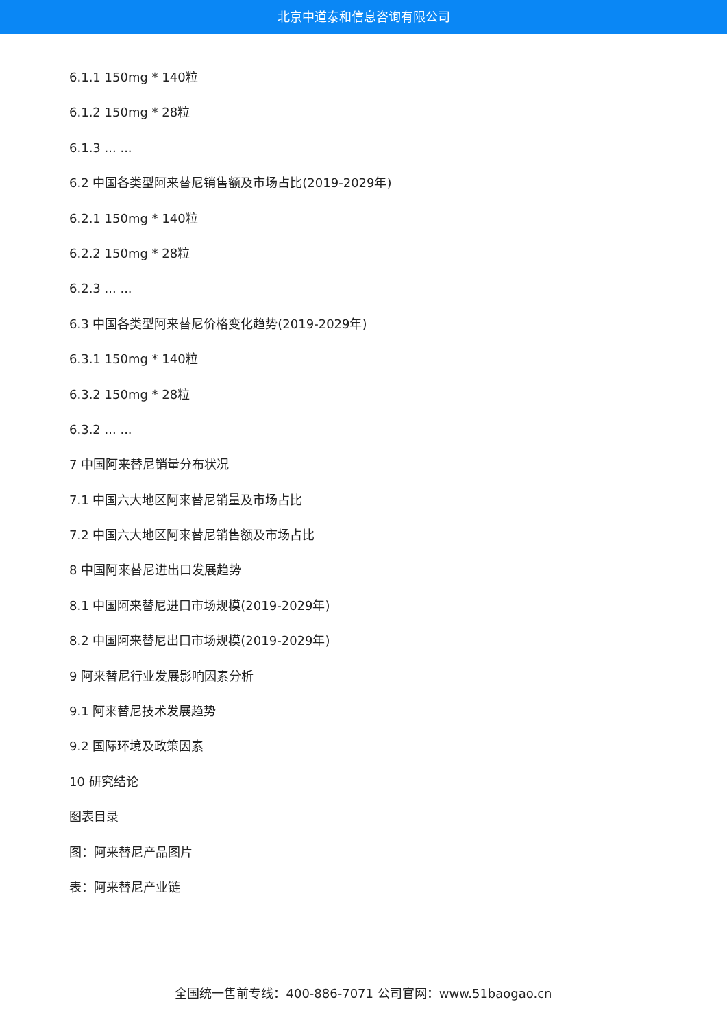北京中道泰和信息咨询有限公司
6.1.1 150mg * 140粒
6.1.2 150mg * 28粒
6.1.3 ... ...
6.2 中国各类型阿来替尼销售额及市场占比(2019-2029年)
6.2.1 150mg * 140粒
6.2.2 150mg * 28粒
6.2.3 ... ...
6.3 中国各类型阿来替尼价格变化趋势(2019-2029年)
6.3.1 150mg * 140粒
6.3.2 150mg * 28粒
6.3.2 ... ...
7 中国阿来替尼销量分布状况
7.1 中国六大地区阿来替尼销量及市场占比
7.2 中国六大地区阿来替尼销售额及市场占比
8 中国阿来替尼进出口发展趋势
8.1 中国阿来替尼进口市场规模(2019-2029年)
8.2 中国阿来替尼出口市场规模(2019-2029年)
9 阿来替尼行业发展影响因素分析
9.1 阿来替尼技术发展趋势
9.2 国际环境及政策因素
10 研究结论
图表目录
图：阿来替尼产品图片
表：阿来替尼产业链
全国统一售前专线：400-886-7071 公司官网：www.51baogao.cn